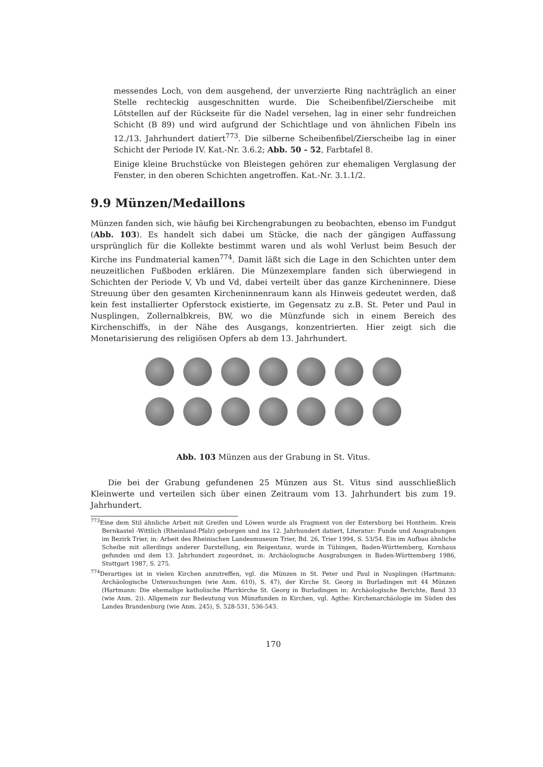messendes Loch, von dem ausgehend, der unverzierte Ring nachträglich an einer Stelle rechteckig ausgeschnitten wurde. Die Scheibenfibel/Zierscheibe mit Lötstellen auf der Rückseite für die Nadel versehen, lag in einer sehr fundreichen Schicht (B 89) und wird aufgrund der Schichtlage und von ähnlichen Fibeln ins 12./13. Jahrhundert datiert<sup>773</sup>. Die silberne Scheibenfibel/Zierscheibe lag in einer Schicht der Periode IV. Kat.-Nr. 3.6.2; Abb. 50 - 52, Farbtafel 8.
Einige kleine Bruchstücke von Bleistegen gehören zur ehemaligen Verglasung der Fenster, in den oberen Schichten angetroffen. Kat.-Nr. 3.1.1/2.
9.9 Münzen/Medaillons
Münzen fanden sich, wie häufig bei Kirchengrabungen zu beobachten, ebenso im Fundgut (Abb. 103). Es handelt sich dabei um Stücke, die nach der gängigen Auffassung ursprünglich für die Kollekte bestimmt waren und als wohl Verlust beim Besuch der Kirche ins Fundmaterial kamen<sup>774</sup>. Damit läßt sich die Lage in den Schichten unter dem neuzeitlichen Fußboden erklären. Die Münzexemplare fanden sich überwiegend in Schichten der Periode V, Vb und Vd, dabei verteilt über das ganze Kircheninnere. Diese Streuung über den gesamten Kircheninnenraum kann als Hinweis gedeutet werden, daß kein fest installierter Opferstock existierte, im Gegensatz zu z.B. St. Peter und Paul in Nusplingen, Zollernalbkreis, BW, wo die Münzfunde sich in einem Bereich des Kirchenschiffs, in der Nähe des Ausgangs, konzentrierten. Hier zeigt sich die Monetarisierung des religiösen Opfers ab dem 13. Jahrhundert.
Abb. 103 Münzen aus der Grabung in St. Vitus.
Die bei der Grabung gefundenen 25 Münzen aus St. Vitus sind ausschließlich Kleinwerte und verteilen sich über einen Zeitraum vom 13. Jahrhundert bis zum 19. Jahrhundert.
<sup>773</sup> Eine dem Stil ähnliche Arbeit mit Greifen und Löwen wurde als Fragment von der Entersburg bei Hontheim. Kreis Bernkastel -Wittlich (Rheinland-Pfalz) geborgen und ins 12. Jahrhundert datiert, Literatur: Funde und Ausgrabungen im Bezirk Trier, in: Arbeit des Rheinischen Landesmuseum Trier, Bd. 26, Trier 1994, S. 53/54. Ein im Aufbau ähnliche Scheibe mit allerdings anderer Darstellung, ein Reigentanz, wurde in Tübingen, Baden-Württemberg, Kornhaus gefunden und dem 13. Jahrhundert zugeordnet, in: Archäologische Ausgrabungen in Baden-Württemberg 1986, Stuttgart 1987, S. 275.
<sup>774</sup> Derartiges ist in vielen Kirchen anzutreffen, vgl. die Münzen in St. Peter und Paul in Nusplingen (Hartmann: Archäologische Untersuchungen (wie Anm. 610), S. 47), der Kirche St. Georg in Burladingen mit 44 Münzen (Hartmann: Die ehemalige katholische Pfarrkirche St. Georg in Burladingen in: Archäologische Berichte, Band 33 (wie Anm. 2)). Allgemein zur Bedeutung von Münzfunden in Kirchen, vgl. Agthe: Kirchenarchäologie im Süden des Landes Brandenburg (wie Anm. 245), S. 528-531, 536-543.
170